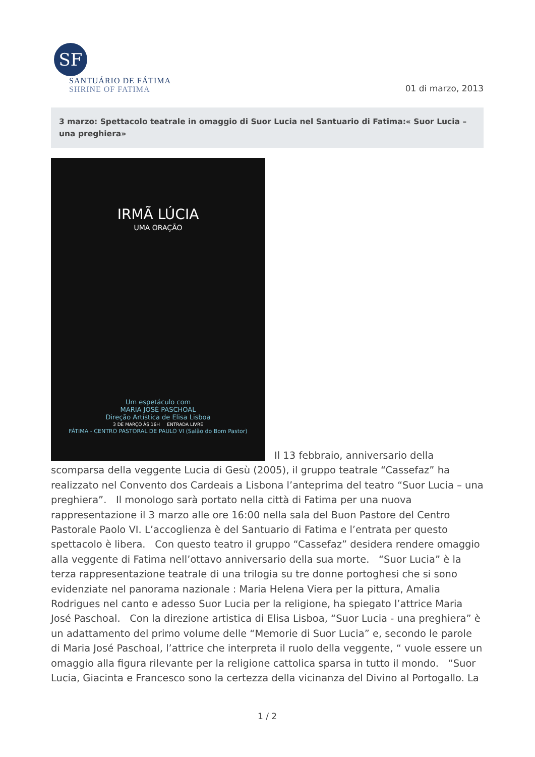SF
SANTUÁRIO DE FÁTIMA
SHRINE OF FATIMA
01 di marzo, 2013
3 marzo: Spettacolo teatrale in omaggio di Suor Lucia nel Santuario di Fatima:« Suor Lucia – una preghiera»
IRMÃ LÚCIA
UMA ORAÇÃO
Um espetáculo com
MARIA JOSÉ PASCHOAL
Direção Artística de Elisa Lisboa
3 DE MARÇO ÀS 16H ENTRADA LIVRE
FÁTIMA - CENTRO PASTORAL DE PAULO VI (Salão do Bom Pastor)
Il 13 febbraio, anniversario della scomparsa della veggente Lucia di Gesù (2005), il gruppo teatrale “Cassefaz” ha realizzato nel Convento dos Cardeais a Lisbona l’anteprima del teatro “Suor Lucia – una preghiera”. Il monologo sarà portato nella città di Fatima per una nuova rappresentazione il 3 marzo alle ore 16:00 nella sala del Buon Pastore del Centro Pastorale Paolo VI. L’accoglienza è del Santuario di Fatima e l’entrata per questo spettacolo è libera. Con questo teatro il gruppo “Cassefaz” desidera rendere omaggio alla veggente di Fatima nell’ottavo anniversario della sua morte. “Suor Lucia” è la terza rappresentazione teatrale di una trilogia su tre donne portoghesi che si sono evidenziate nel panorama nazionale : Maria Helena Viera per la pittura, Amalia Rodrigues nel canto e adesso Suor Lucia per la religione, ha spiegato l’attrice Maria José Paschoal. Con la direzione artistica di Elisa Lisboa, “Suor Lucia - una preghiera” è un adattamento del primo volume delle “Memorie di Suor Lucia” e, secondo le parole di Maria José Paschoal, l’attrice che interpreta il ruolo della veggente, “ vuole essere un omaggio alla figura rilevante per la religione cattolica sparsa in tutto il mondo. “Suor Lucia, Giacinta e Francesco sono la certezza della vicinanza del Divino al Portogallo. La
1 / 2